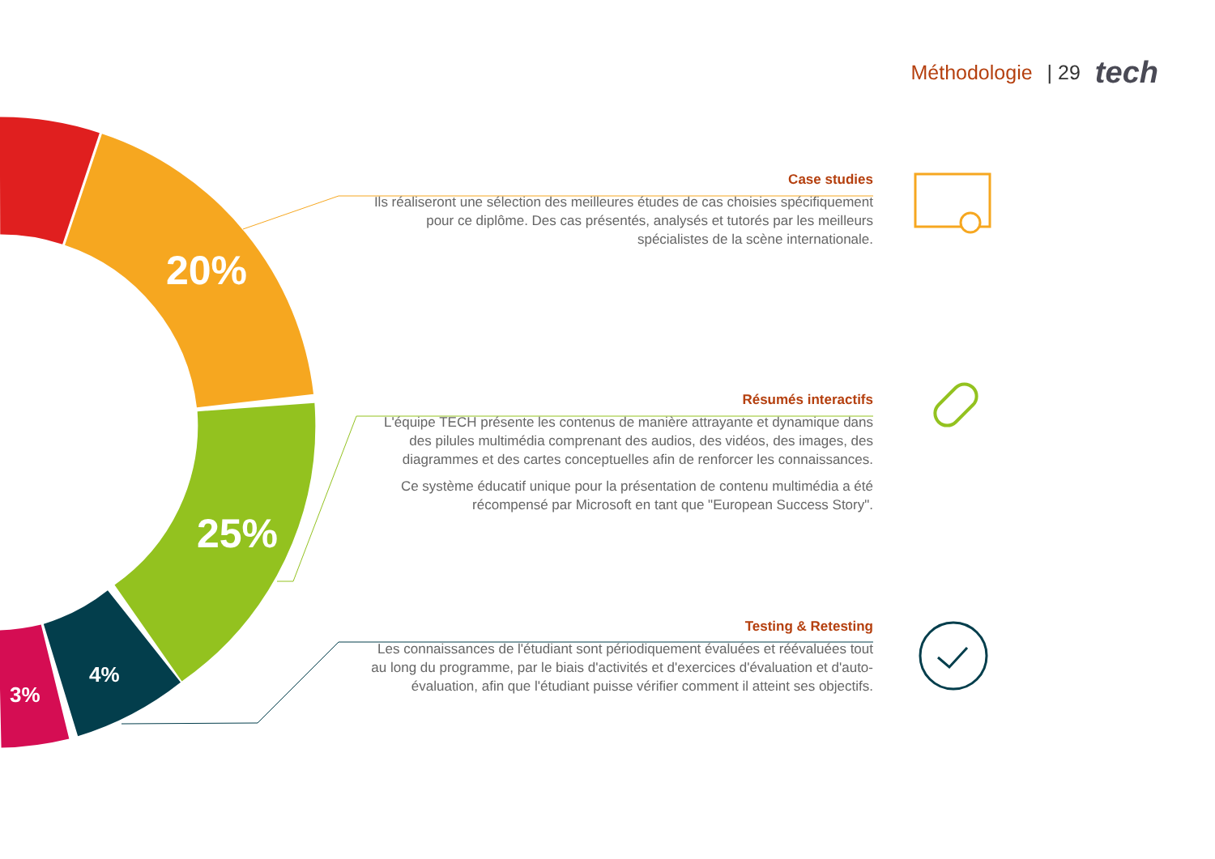Méthodologie | 29 tech
20%
25%
4%
3%
Case studies
Ils réaliseront une sélection des meilleures études de cas choisies spécifiquement pour ce diplôme. Des cas présentés, analysés et tutorés par les meilleurs spécialistes de la scène internationale.
Résumés interactifs
L'équipe TECH présente les contenus de manière attrayante et dynamique dans des pilules multimédia comprenant des audios, des vidéos, des images, des diagrammes et des cartes conceptuelles afin de renforcer les connaissances.
Ce système éducatif unique pour la présentation de contenu multimédia a été récompensé par Microsoft en tant que "European Success Story".
Testing & Retesting
Les connaissances de l'étudiant sont périodiquement évaluées et réévaluées tout au long du programme, par le biais d'activités et d'exercices d'évaluation et d'auto-évaluation, afin que l'étudiant puisse vérifier comment il atteint ses objectifs.